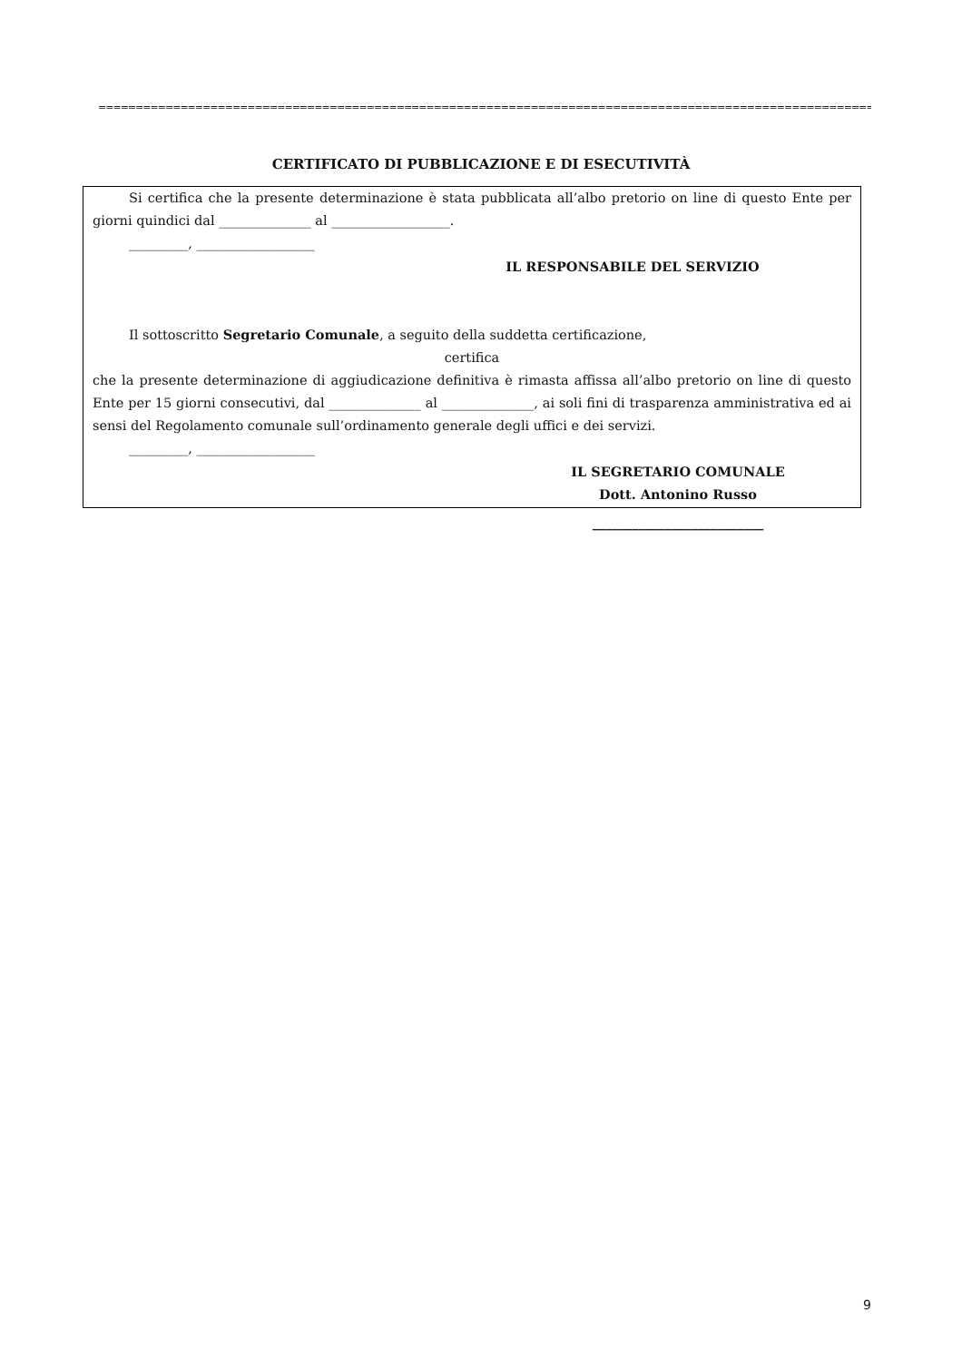======================================================================================================================
CERTIFICATO DI PUBBLICAZIONE E DI ESECUTIVITÀ
Si certifica che la presente determinazione è stata pubblicata all’albo pretorio on line di questo Ente per giorni quindici dal ______________ al __________________.
_________, __________________
IL RESPONSABILE DEL SERVIZIO
Il sottoscritto Segretario Comunale, a seguito della suddetta certificazione,
certifica
che la presente determinazione di aggiudicazione definitiva è rimasta affissa all’albo pretorio on line di questo Ente per 15 giorni consecutivi, dal ______________ al ______________, ai soli fini di trasparenza amministrativa ed ai sensi del Regolamento comunale sull’ordinamento generale degli uffici e dei servizi.
_________, __________________
IL SEGRETARIO COMUNALE
Dott. Antonino Russo
__________________________
9